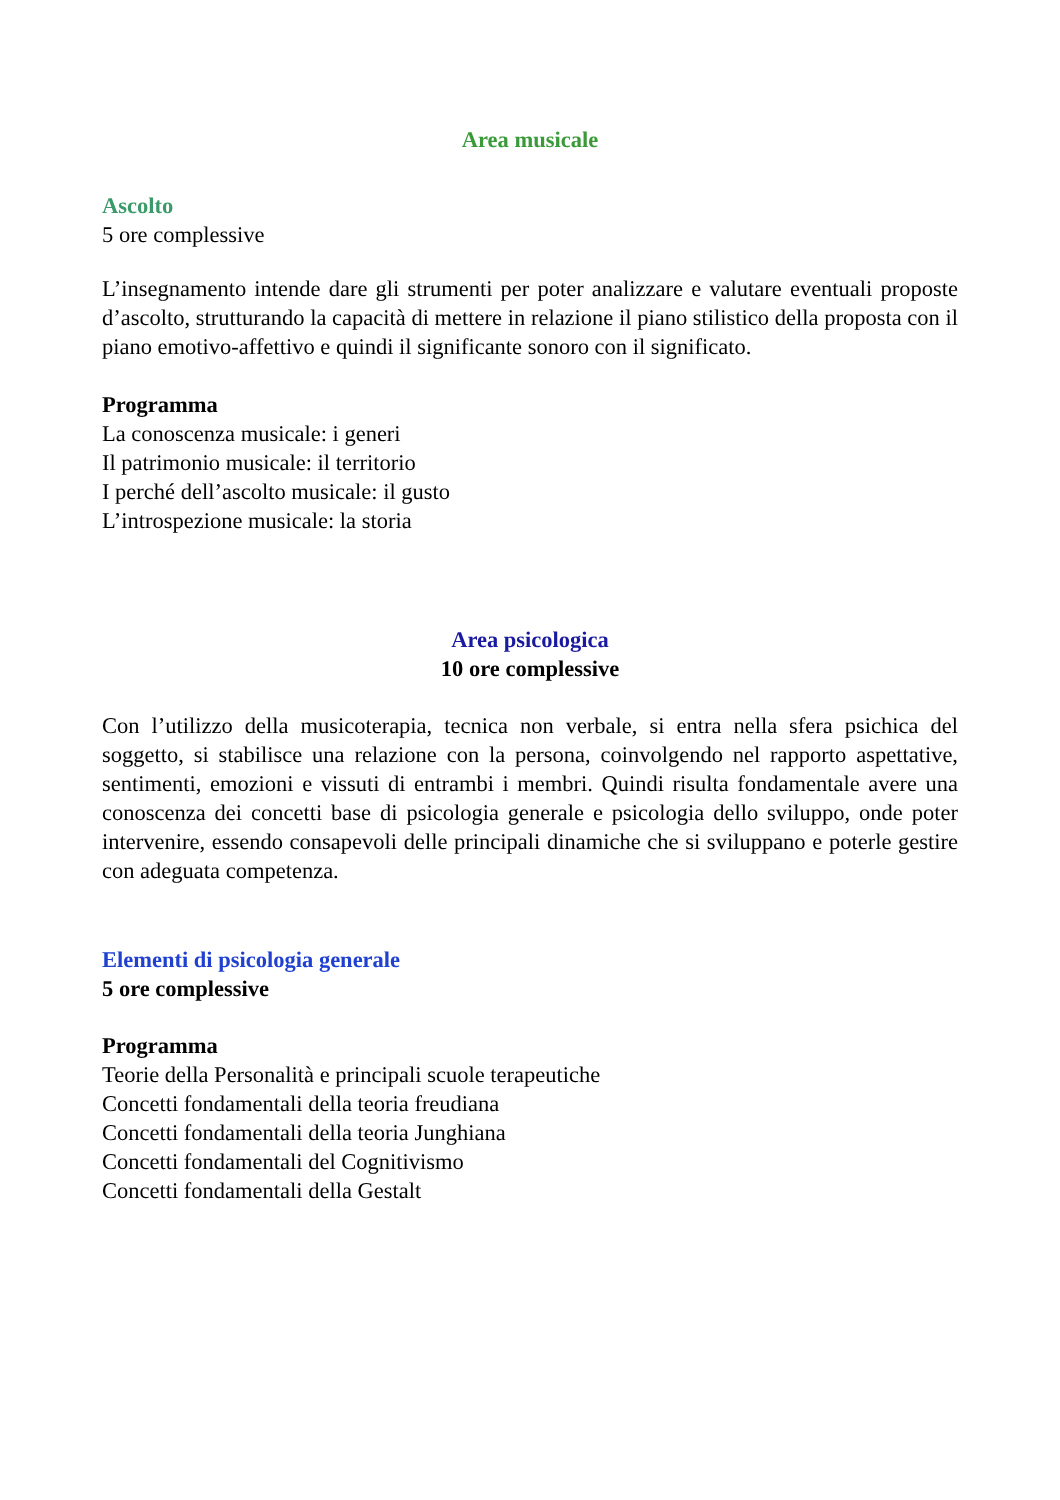Area musicale
Ascolto
5 ore complessive
L’insegnamento intende dare gli strumenti per poter analizzare e valutare eventuali proposte d’ascolto, strutturando la capacità di mettere in relazione il piano stilistico della proposta con il piano emotivo-affettivo e quindi il significante sonoro con il significato.
Programma
La conoscenza musicale: i generi
Il patrimonio musicale: il territorio
I perché dell’ascolto musicale: il gusto
L’introspezione musicale: la storia
Area psicologica
10 ore complessive
Con l’utilizzo della musicoterapia, tecnica non verbale, si entra nella sfera psichica del soggetto, si stabilisce una relazione con la persona, coinvolgendo nel rapporto aspettative, sentimenti, emozioni e vissuti di entrambi i membri. Quindi risulta fondamentale avere una conoscenza dei concetti base di psicologia generale e psicologia dello sviluppo, onde poter intervenire, essendo consapevoli delle principali dinamiche che si sviluppano e poterle gestire con adeguata competenza.
Elementi di psicologia generale
5 ore complessive
Programma
Teorie della Personalità e principali scuole terapeutiche
Concetti fondamentali della teoria freudiana
Concetti fondamentali della teoria Junghiana
Concetti fondamentali del Cognitivismo
Concetti fondamentali della Gestalt